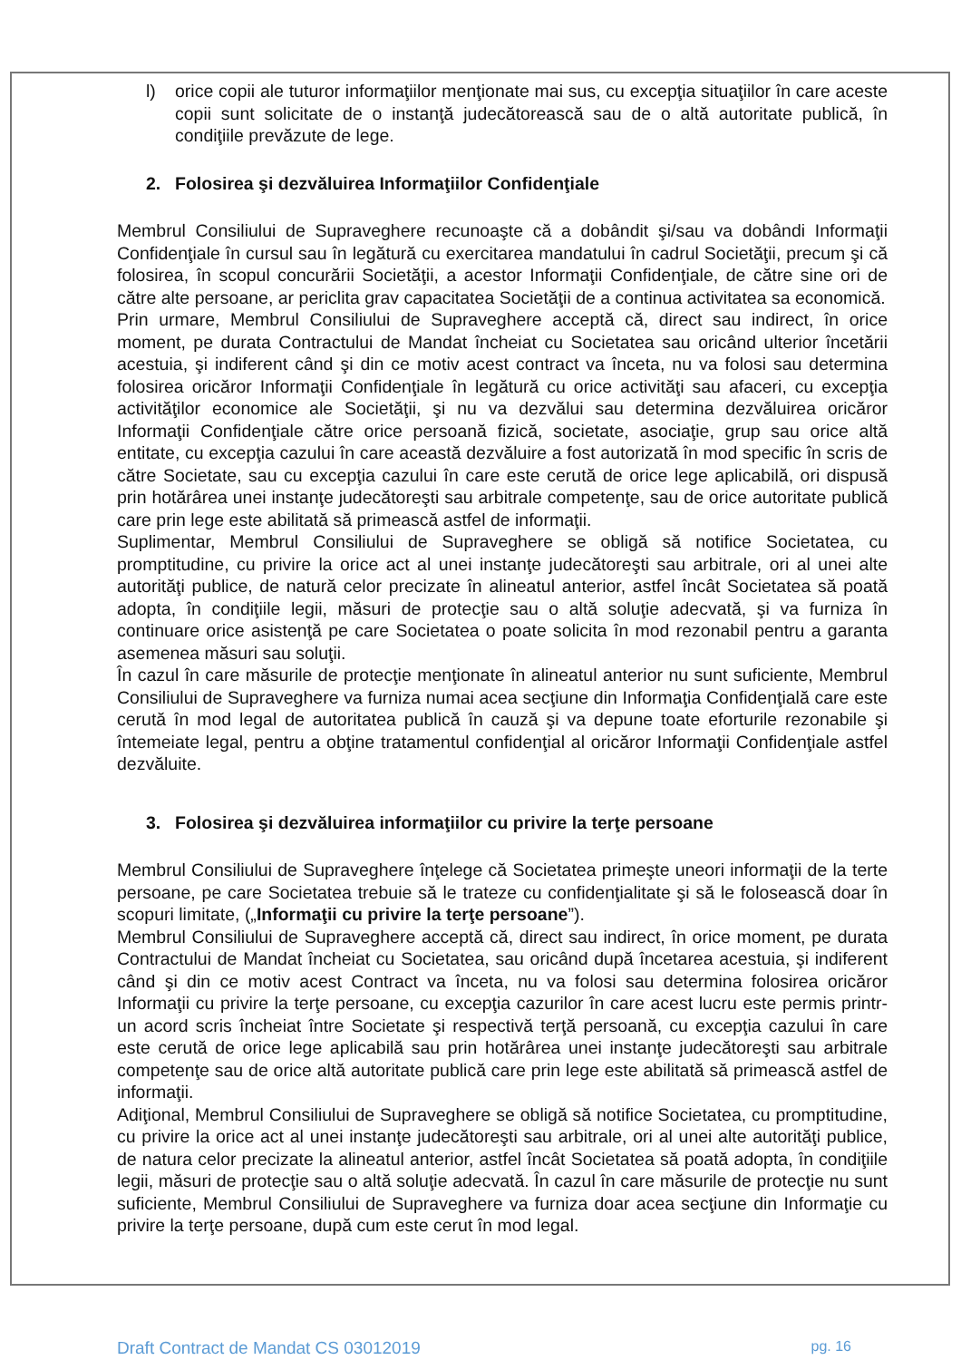l) orice copii ale tuturor informaţiilor menţionate mai sus, cu excepţia situaţiilor în care aceste copii sunt solicitate de o instanţă judecătorească sau de o altă autoritate publică, în condiţiile prevăzute de lege.
2. Folosirea şi dezvăluirea Informaţiilor Confidenţiale
Membrul Consiliului de Supraveghere recunoaşte că a dobândit şi/sau va dobândi Informaţii Confidenţiale în cursul sau în legătură cu exercitarea mandatului în cadrul Societăţii, precum şi că folosirea, în scopul concurării Societăţii, a acestor Informaţii Confidenţiale, de către sine ori de către alte persoane, ar periclita grav capacitatea Societăţii de a continua activitatea sa economică.
Prin urmare, Membrul Consiliului de Supraveghere acceptă că, direct sau indirect, în orice moment, pe durata Contractului de Mandat încheiat cu Societatea sau oricând ulterior încetării acestuia, şi indiferent când şi din ce motiv acest contract va înceta, nu va folosi sau determina folosirea oricăror Informaţii Confidenţiale în legătură cu orice activităţi sau afaceri, cu excepţia activităţilor economice ale Societăţii, şi nu va dezvălui sau determina dezvăluirea oricăror Informaţii Confidenţiale către orice persoană fizică, societate, asociaţie, grup sau orice altă entitate, cu excepţia cazului în care această dezvăluire a fost autorizată în mod specific în scris de către Societate, sau cu excepţia cazului în care este cerută de orice lege aplicabilă, ori dispusă prin hotărârea unei instanţe judecătoreşti sau arbitrale competenţe, sau de orice autoritate publică care prin lege este abilitată să primească astfel de informaţii.
Suplimentar, Membrul Consiliului de Supraveghere se obligă să notifice Societatea, cu promptitudine, cu privire la orice act al unei instanţe judecătoreşti sau arbitrale, ori al unei alte autorităţi publice, de natură celor precizate în alineatul anterior, astfel încât Societatea să poată adopta, în condiţiile legii, măsuri de protecţie sau o altă soluţie adecvată, şi va furniza în continuare orice asistenţă pe care Societatea o poate solicita în mod rezonabil pentru a garanta asemenea măsuri sau soluţii.
În cazul în care măsurile de protecţie menţionate în alineatul anterior nu sunt suficiente, Membrul Consiliului de Supraveghere va furniza numai acea secţiune din Informaţia Confidenţială care este cerută în mod legal de autoritatea publică în cauză şi va depune toate eforturile rezonabile şi întemeiate legal, pentru a obţine tratamentul confidenţial al oricăror Informaţii Confidenţiale astfel dezvăluite.
3. Folosirea şi dezvăluirea informaţiilor cu privire la terţe persoane
Membrul Consiliului de Supraveghere înţelege că Societatea primeşte uneori informaţii de la terte persoane, pe care Societatea trebuie să le trateze cu confidenţialitate şi să le folosească doar în scopuri limitate, („Informaţii cu privire la terţe persoane”).
Membrul Consiliului de Supraveghere acceptă că, direct sau indirect, în orice moment, pe durata Contractului de Mandat încheiat cu Societatea, sau oricând după încetarea acestuia, şi indiferent când şi din ce motiv acest Contract va înceta, nu va folosi sau determina folosirea oricăror Informaţii cu privire la terţe persoane, cu excepţia cazurilor în care acest lucru este permis printr-un acord scris încheiat între Societate şi respectivă terţă persoană, cu excepţia cazului în care este cerută de orice lege aplicabilă sau prin hotărârea unei instanţe judecătoreşti sau arbitrale competenţe sau de orice altă autoritate publică care prin lege este abilitată să primească astfel de informaţii.
Adiţional, Membrul Consiliului de Supraveghere se obligă să notifice Societatea, cu promptitudine, cu privire la orice act al unei instanţe judecătoreşti sau arbitrale, ori al unei alte autorităţi publice, de natura celor precizate la alineatul anterior, astfel încât Societatea să poată adopta, în condiţiile legii, măsuri de protecţie sau o altă soluţie adecvată. În cazul în care măsurile de protecţie nu sunt suficiente, Membrul Consiliului de Supraveghere va furniza doar acea secţiune din Informaţie cu privire la terţe persoane, după cum este cerut în mod legal.
Draft Contract de Mandat CS 03012019 pg. 16